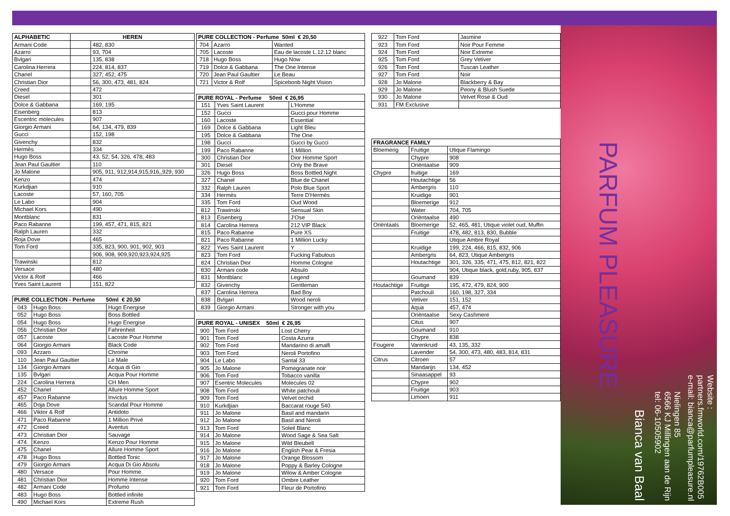| ALPHABETIC | HEREN | |
| --- | --- | --- |
| Armani Code | | 482, 830 |
| Azarro | | 93, 704 |
| Bvlgari | | 135, 838 |
| Carolina Herrera | | 224, 814, 837 |
| Chanel | | 327, 452, 475 |
| Christian Dior | | 56, 300, 473, 481, 824 |
| Creed | | 472 |
| Diesel | | 301 |
| Dolce & Gabbana | | 169, 195 |
| Eisenberg | | 813 |
| Escentric molecules | | 907 |
| Giorgio Armani | | 64, 134, 479, 839 |
| Gucci | | 152, 198 |
| Givenchy | | 832 |
| Hermès | | 334 |
| Hugo Boss | | 43, 52, 54, 326, 478, 483 |
| Jean Paul Gaultier | | 110 |
| Jo Malone | | 905, 911, 912,914,915,916,,929, 930 |
| Kenzo | | 474 |
| Kurkdjian | | 910 |
| Lacoste | | 57, 160, 705 |
| Le Labo | | 904 |
| Michael Kors | | 490 |
| Montblanc | | 831 |
| Paco Rabanne | | 199, 457, 471, 815, 821 |
| Ralph Lauren | | 332 |
| Roja Dove | | 465 |
| Tom Ford | | 335, 823, 900, 901, 902, 903 |
| | | 906, 908, 909,920,923,924,925 |
| Trawinski | | 812 |
| Versace | | 480 |
| Victor & Rolf | | 466 |
| Yves Saint Laurent | | 151, 822 |
| PURE COLLECTION - Perfume 50ml € 20,50 | | |
| --- | --- | --- |
| 043 | Hugo Boss | Hugo Energise |
| 052 | Hugo Boss | Boss Bottled |
| 054 | Hugo Boss | Hugo Energise |
| 056 | Christian Dior | Fahrenheit |
| 057 | Lacoste | Lacoste Pour Homme |
| 064 | Giorgio Armani | Black Code |
| 093 | Azzaro | Chrome |
| 110 | Jean Paul Gaultier | Le Male |
| 134 | Giorgio Armani | Acqua di Gio |
| 135 | Bvlgari | Acqua Pour Homme |
| 224 | Carolina Herrera | CH Men |
| 452 | Chanel | Allure Homme Sport |
| 457 | Paco Rabanne | Invictus |
| 465 | Doja Dove | Scandal Pour Homme |
| 466 | Viktor & Rolf | Antidoto |
| 471 | Paco Rabanne | 1 Million Privé |
| 472 | Creed | Aventus |
| 473 | Christian Dior | Sauvage |
| 474 | Kenzo | Kenzo Pour Homme |
| 475 | Chanel | Allure Homme Sport |
| 478 | Hugo Boss | Bottled Tonic |
| 479 | Giorgio Armani | Acqua Di Gio Absolu |
| 480 | Versace | Pour Homme |
| 481 | Christian Dior | Homme Intense |
| 482 | Armani Code | Profumo |
| 483 | Hugo Boss | Bottled infinite |
| 490 | Michael Kors | Extreme Rush |
| PURE COLLECTION - Perfume 50ml € 20,50 | | |
| --- | --- | --- |
| 704 | Azarro | Wanted |
| 705 | Lacoste | Eau de lacoste L.12.12 blanc |
| 718 | Hugo Boss | Hugo Now |
| 719 | Dolce & Gabbana | The One Intense |
| 720 | Jean Paul Gaultier | Le Beau |
| 721 | Victor & Rolf | Spicebonb Night Vision |
| PURE ROYAL - Perfume 50ml € 26,95 | | |
| --- | --- | --- |
| 151 | Yves Saint Laurent | L'Homme |
| 152 | Gucci | Gucci pour Homme |
| 160 | Lacoste | Essential |
| 169 | Dolce & Gabbana | Light Bleu |
| 195 | Dolce & Gabbana | The One |
| 198 | Gucci | Gucci by Gucci |
| 199 | Paco Rabanne | 1 Million |
| 300 | Christian Dior | Dior Homme Sport |
| 301 | Diesel | Only the Brave |
| 326 | Hugo Boss | Boss Bottled Night |
| 327 | Chanel | Blue de Chanel |
| 332 | Ralph Lauren | Polo Blue Sport |
| 334 | Hermès | Terre D'Hermës |
| 335 | Tom Ford | Oud Wood |
| 812 | Trawinski | Sensual Skin |
| 813 | Eisenberg | J'Ose |
| 814 | Carolina Herrera | 212 VIP Black |
| 815 | Paco Rabanne | Pure XS |
| 821 | Paco Rabanne | 1 Million Lucky |
| 822 | Yves Saint Laurent | Y |
| 823 | Tom Ford | Fucking Fabulous |
| 824 | Christian Dior | Homme Cologne |
| 830 | Armani code | Absulo |
| 831 | Montblanc | Legend |
| 832 | Givenchy | Gentleman |
| 837 | Carolina Herrera | Bad Boy |
| 838 | Bvlgari | Wood neroli |
| 839 | Giorgio Armani | Stronger with you |
| PURE ROYAL - UNISEX 50ml € 26,95 | | |
| --- | --- | --- |
| 900 | Tom Ford | Lost Cherry |
| 901 | Tom Ford | Costa Azurra |
| 902 | Tom Ford | Mandarino di amalfi |
| 903 | Tom Ford | Neroli Portofino |
| 904 | Le Labo | Santal 33 |
| 905 | Jo Malone | Pomegranate noir |
| 906 | Tom Ford | Tobacco vanilla |
| 907 | Esentric Molecules | Molecules 02 |
| 908 | Tom Ford | White patchouli |
| 909 | Tom Ford | Velvet orchid |
| 910 | Kurkdjian | Baccarat rouge 540 |
| 911 | Jo Malone | Basil and mandarin |
| 912 | Jo Malone | Basil and Neroli |
| 913 | Tom Ford | Soleil Blanc |
| 914 | Jo Malone | Wood Sage & Sea Salt |
| 915 | Jo Malone | Wild Bleubell |
| 916 | Jo Malone | English Pear & Fresia |
| 917 | Jo Malone | Orange Blossom |
| 918 | Jo Malone | Poppy & Barley Cologne |
| 919 | Jo Malone | Wilow & Amber Cologne |
| 920 | Tom Ford | Ombre Leather |
| 921 | Tom Ford | Fleur de Portofino |
| 922 | Tom Ford | Jasmine |
| 923 | Tom Ford | Noir Pour Femme |
| 924 | Tom Ford | Noir Extreme |
| 925 | Tom Ford | Grey Vetiver |
| 926 | Tom Ford | Tuscan Leather |
| 927 | Tom Ford | Noir |
| 928 | Jo Malone | Blackberry & Bay |
| 929 | Jo Malone | Peony & Blush Suede |
| 930 | Jo Malone | Velvet Rose & Oud |
| 931 | FM Exclusive | |
| FRAGRANCE FAMILY | | |
| --- | --- | --- |
| Bloemerig | Fruitige | Utique Flamingo |
| | Chypre | 908 |
| | Oriëntaalse | 909 |
| Chypre | fruitige | 169 |
| | Houtachtige | 56 |
| | Ambergris | 110 |
| | Kruidige | 901 |
| | Bloemerige | 912 |
| | Water | 704, 705 |
| | Oriëntaalse | 490 |
| Oriëntaals | Bloemerige | 52, 465, 481, Utique violet oud, Muffin |
| | Fruitige | 478, 482, 813, 830, Bubble |
| | | Utique Ambre Royal |
| | Kruidige | 199, 224, 466, 815, 832, 906 |
| | Ambergris | 64, 823, Utique Ambergris |
| | Houtachtige | 301, 326, 335, 471, 475, 812, 821, 822 |
| | | 904, Utique black, gold,ruby, 905, 837 |
| | Goumand | 839 |
| Houtachtige | Fruitige | 195, 472, 479, 824, 900 |
| | Patchouli | 160, 198, 327, 334 |
| | Vetiver | 151, 152 |
| | Aqua | 457, 474 |
| | Oriëntaalse | Sexy Cashmere |
| | Citus | 907 |
| | Goumand | 910 |
| | Chypre | 838 |
| Fougere | Varenkruid | 43, 135, 332 |
| | Lavender | 54, 300, 473, 480, 483, 814, 831 |
| Citrus | Citroen | 57 |
| | Mandarijn | 134, 452 |
| | Sinaasappel | 93 |
| | Chypre | 902 |
| | Fruitige | 903 |
| | Limoen | 911 |
Website :
partners.fmworld.com/19762B005
e-mail: bianca@parfumpleasure.nl
Nielingen 85
6566 KJ Millingen aan de Rijn
tel: 06-10505902
Bianca van Baal
PARFUM PLEASURE